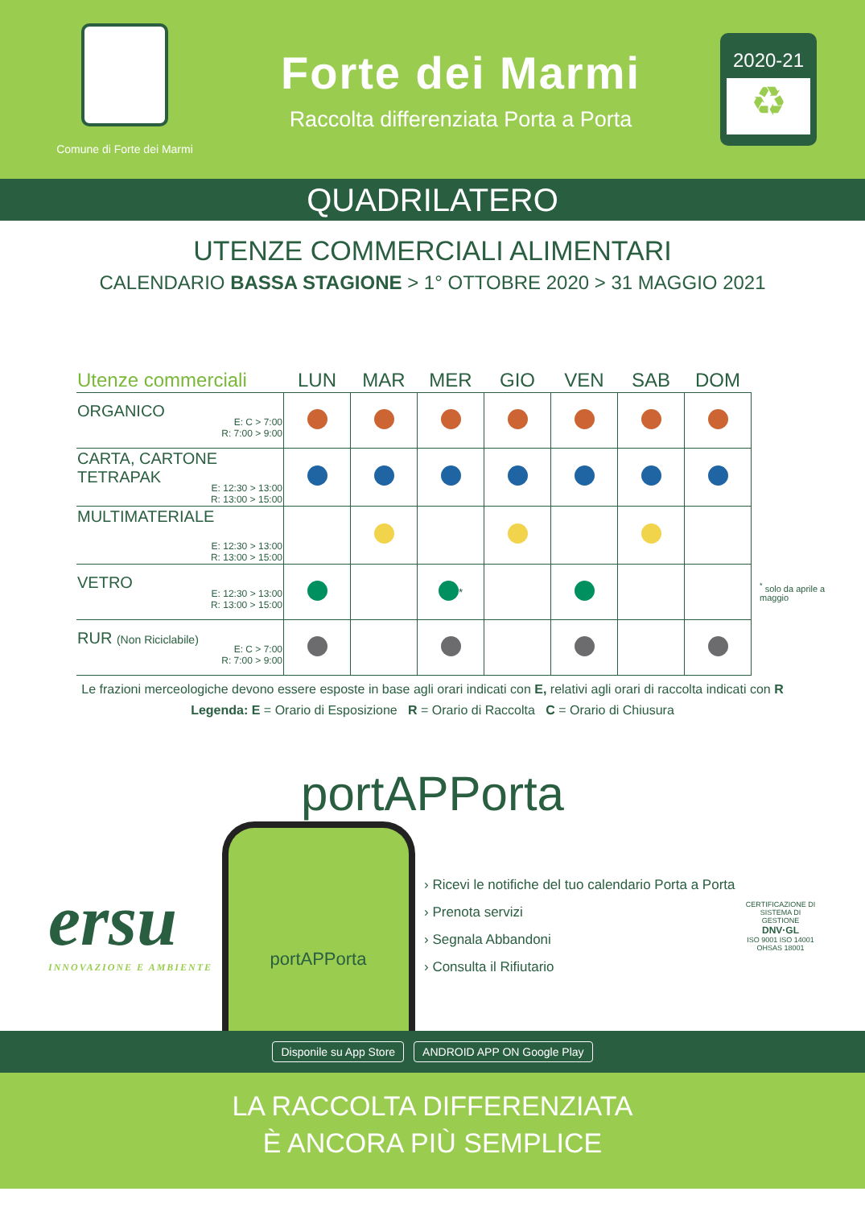Comune di Forte dei Marmi
Forte dei Marmi
Raccolta differenziata Porta a Porta
2020-21
♻
QUADRILATERO
UTENZE COMMERCIALI ALIMENTARI
CALENDARIO BASSA STAGIONE > 1° OTTOBRE 2020 > 31 MAGGIO 2021
| Utenze commerciali | LUN | MAR | MER | GIO | VEN | SAB | DOM | |
| --- | --- | --- | --- | --- | --- | --- | --- | --- |
| ORGANICO E: C > 7:00 R: 7:00 > 9:00 | | | | | | | | |
| CARTA, CARTONE TETRAPAK E: 12:30 > 13:00 R: 13:00 > 15:00 | | | | | | | | |
| MULTIMATERIALE E: 12:30 > 13:00 R: 13:00 > 15:00 | | | | | | | | |
| VETRO E: 12:30 > 13:00 R: 13:00 > 15:00 | | | <sup>*</sup> | | | | | <sup>*</sup> solo da aprile a maggio |
| RUR (Non Riciclabile) E: C > 7:00 R: 7:00 > 9:00 | | | | | | | | |
Le frazioni merceologiche devono essere esposte in base agli orari indicati con E, relativi agli orari di raccolta indicati con R
Legenda: E = Orario di Esposizione R = Orario di Raccolta C = Orario di Chiusura
portAPPorta
ersu
INNOVAZIONE E AMBIENTE
portAPPorta
› Ricevi le notifiche del tuo calendario Porta a Porta
› Prenota servizi
› Segnala Abbandoni
› Consulta il Rifiutario
CERTIFICAZIONE DI SISTEMA DI GESTIONE
DNV·GL
ISO 9001 ISO 14001 OHSAS 18001
Disponile su App Store ANDROID APP ON Google Play
LA RACCOLTA DIFFERENZIATA
È ANCORA PIÙ SEMPLICE